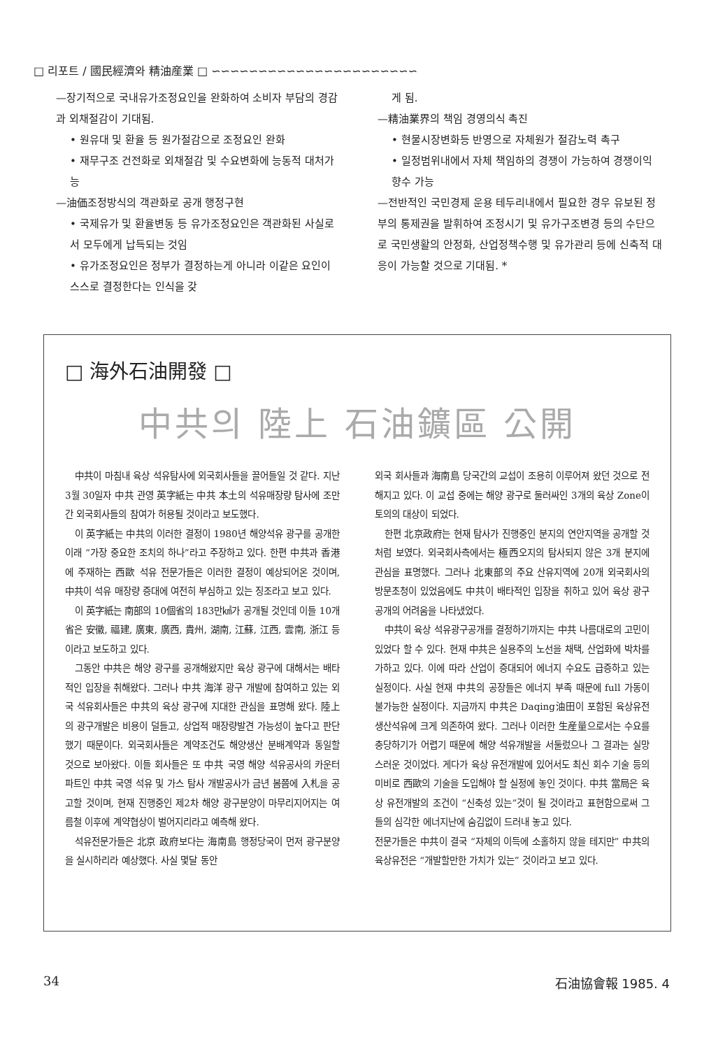□ 리포트 / 國民經濟와 精油産業 □ ∽∽∽∽∽∽∽∽∽∽∽∽∽∽∽∽∽∽∽∽∽∽
—장기적으로 국내유가조정요인을 완화하여 소비자 부담의 경감과 외채절감이 기대됨.
• 원유대 및 환율 등 원가절감으로 조정요인 완화
• 재무구조 건전화로 외채절감 및 수요변화에 능동적 대처가능
—油価조정방식의 객관화로 공개 행정구현
• 국제유가 및 환율변동 등 유가조정요인은 객관화된 사실로서 모두에게 납득되는 것임
• 유가조정요인은 정부가 결정하는게 아니라 이같은 요인이 스스로 결정한다는 인식을 갖
게 됨.
—精油業界의 책임 경영의식 촉진
• 현물시장변화등 반영으로 자체원가 절감노력 촉구
• 일정범위내에서 자체 책임하의 경쟁이 가능하여 경쟁이익 향수 가능
—전반적인 국민경제 운용 테두리내에서 필요한 경우 유보된 정부의 통제권을 발휘하여 조정시기 및 유가구조변경 등의 수단으로 국민생활의 안정화, 산업정책수행 및 유가관리 등에 신축적 대응이 가능할 것으로 기대됨. *
□ 海外石油開發 □
中共의 陸上 石油鑛區 公開
中共이 마침내 육상 석유탐사에 외국회사들을 끌어들일 것 같다. 지난 3월 30일자 中共 관영 英字紙는 中共 本土의 석유매장량 탐사에 조만간 외국회사들의 참여가 허용될 것이라고 보도했다.
이 英字紙는 中共의 이러한 결정이 1980년 해양석유 광구를 공개한 이래 “가장 중요한 조치의 하나”라고 주장하고 있다. 한편 中共과 香港에 주재하는 西歐 석유 전문가들은 이러한 결정이 예상되어온 것이며, 中共이 석유 매장량 증대에 여전히 부심하고 있는 징조라고 보고 있다.
이 英字紙는 南部의 10個省의 183만㎢가 공개될 것인데 이들 10개省은 安徽, 福建, 廣東, 廣西, 貴州, 湖南, 江蘇, 江西, 雲南, 浙江 등이라고 보도하고 있다.
그동안 中共은 해양 광구를 공개해왔지만 육상 광구에 대해서는 배타적인 입장을 취해왔다. 그러나 中共 海洋 광구 개발에 참여하고 있는 외국 석유회사들은 中共의 육상 광구에 지대한 관심을 표명해 왔다. 陸上의 광구개발은 비용이 덜들고, 상업적 매장량발견 가능성이 높다고 판단했기 때문이다. 외국회사들은 계약조건도 해양생산 분배계약과 동일할 것으로 보아왔다. 이들 회사들은 또 中共 국영 해양 석유공사의 카운터 파트인 中共 국영 석유 및 가스 탐사 개발공사가 금년 봄쯤에 入札을 공고할 것이며, 현재 진행중인 제2차 해양 광구분양이 마무리지어지는 여름철 이후에 계약협상이 벌어지리라고 예측해 왔다.
석유전문가들은 北京 政府보다는 海南島 행정당국이 먼저 광구분양을 실시하리라 예상했다. 사실 몇달 동안
외국 회사들과 海南島 당국간의 교섭이 조용히 이루어져 왔던 것으로 전해지고 있다. 이 교섭 중에는 해양 광구로 둘러싸인 3개의 육상 Zone이 토의의 대상이 되었다.
한편 北京政府는 현재 탐사가 진행중인 분지의 연안지역을 공개할 것처럼 보였다. 외국회사측에서는 極西오지의 탐사되지 않은 3개 분지에 관심을 표명했다. 그러나 北東部의 주요 산유지역에 20개 외국회사의 방문초청이 있었음에도 中共이 배타적인 입장을 취하고 있어 육상 광구 공개의 어려움을 나타냈었다.
中共이 육상 석유광구공개를 결정하기까지는 中共 나름대로의 고민이 있었다 할 수 있다. 현재 中共은 실용주의 노선을 채택, 산업화에 박차를 가하고 있다. 이에 따라 산업이 증대되어 에너지 수요도 급증하고 있는 실정이다. 사실 현재 中共의 공장들은 에너지 부족 때문에 full 가동이 불가능한 실정이다. 지금까지 中共은 Daqing油田이 포함된 육상유전 생산석유에 크게 의존하여 왔다. 그러나 이러한 生産量으로서는 수요를 충당하기가 어렵기 때문에 해양 석유개발을 서둘렀으나 그 결과는 실망스러운 것이었다. 게다가 육상 유전개발에 있어서도 최신 회수 기술 등의 미비로 西歐의 기술을 도입해야 할 실정에 놓인 것이다. 中共 當局은 육상 유전개발의 조건이 “신축성 있는”것이 될 것이라고 표현함으로써 그들의 심각한 에너지난에 숨김없이 드러내 놓고 있다.
전문가들은 中共이 결국 “자체의 이득에 소홀하지 않을 테지만” 中共의 육상유전은 “개발할만한 가치가 있는” 것이라고 보고 있다.
34 石油協會報 1985. 4